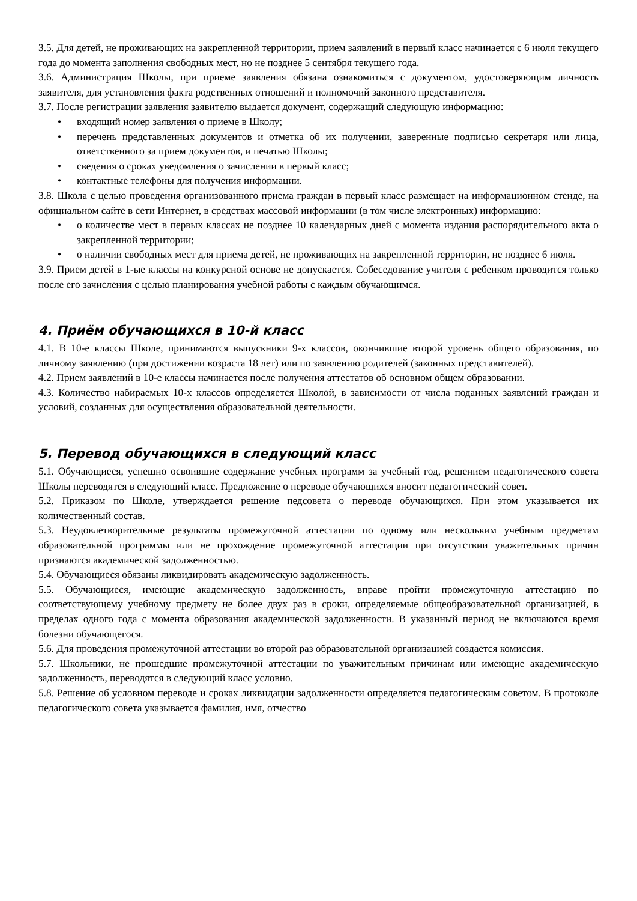3.5. Для детей, не проживающих на закрепленной территории, прием заявлений в первый класс начинается с 6 июля текущего года до момента заполнения свободных мест, но не позднее 5 сентября текущего года.
3.6. Администрация Школы, при приеме заявления обязана ознакомиться с документом, удостоверяющим личность заявителя, для установления факта родственных отношений и полномочий законного представителя.
3.7. После регистрации заявления заявителю выдается документ, содержащий следующую информацию:
• входящий номер заявления о приеме в Школу;
• перечень представленных документов и отметка об их получении, заверенные подписью секретаря или лица, ответственного за прием документов, и печатью Школы;
• сведения о сроках уведомления о зачислении в первый класс;
• контактные телефоны для получения информации.
3.8. Школа с целью проведения организованного приема граждан в первый класс размещает на информационном стенде, на официальном сайте в сети Интернет, в средствах массовой информации (в том числе электронных) информацию:
• о количестве мест в первых классах не позднее 10 календарных дней с момента издания распорядительного акта о закрепленной территории;
• о наличии свободных мест для приема детей, не проживающих на закрепленной территории, не позднее 6 июля.
3.9. Прием детей в 1-ые классы на конкурсной основе не допускается. Собеседование учителя с ребенком проводится только после его зачисления с целью планирования учебной работы с каждым обучающимся.
4. Приём обучающихся в 10-й класс
4.1. В 10-е классы Школе, принимаются выпускники 9-х классов, окончившие второй уровень общего образования, по личному заявлению (при достижении возраста 18 лет) или по заявлению родителей (законных представителей).
4.2. Прием заявлений в 10-е классы начинается после получения аттестатов об основном общем образовании.
4.3. Количество набираемых 10-х классов определяется Школой, в зависимости от числа поданных заявлений граждан и условий, созданных для осуществления образовательной деятельности.
5. Перевод обучающихся в следующий класс
5.1. Обучающиеся, успешно освоившие содержание учебных программ за учебный год, решением педагогического совета Школы переводятся в следующий класс. Предложение о переводе обучающихся вносит педагогический совет.
5.2. Приказом по Школе, утверждается решение педсовета о переводе обучающихся. При этом указывается их количественный состав.
5.3. Неудовлетворительные результаты промежуточной аттестации по одному или нескольким учебным предметам образовательной программы или не прохождение промежуточной аттестации при отсутствии уважительных причин признаются академической задолженностью.
5.4. Обучающиеся обязаны ликвидировать академическую задолженность.
5.5. Обучающиеся, имеющие академическую задолженность, вправе пройти промежуточную аттестацию по соответствующему учебному предмету не более двух раз в сроки, определяемые общеобразовательной организацией, в пределах одного года с момента образования академической задолженности. В указанный период не включаются время болезни обучающегося.
5.6. Для проведения промежуточной аттестации во второй раз образовательной организацией создается комиссия.
5.7. Школьники, не прошедшие промежуточной аттестации по уважительным причинам или имеющие академическую задолженность, переводятся в следующий класс условно.
5.8. Решение об условном переводе и сроках ликвидации задолженности определяется педагогическим советом. В протоколе педагогического совета указывается фамилия, имя, отчество